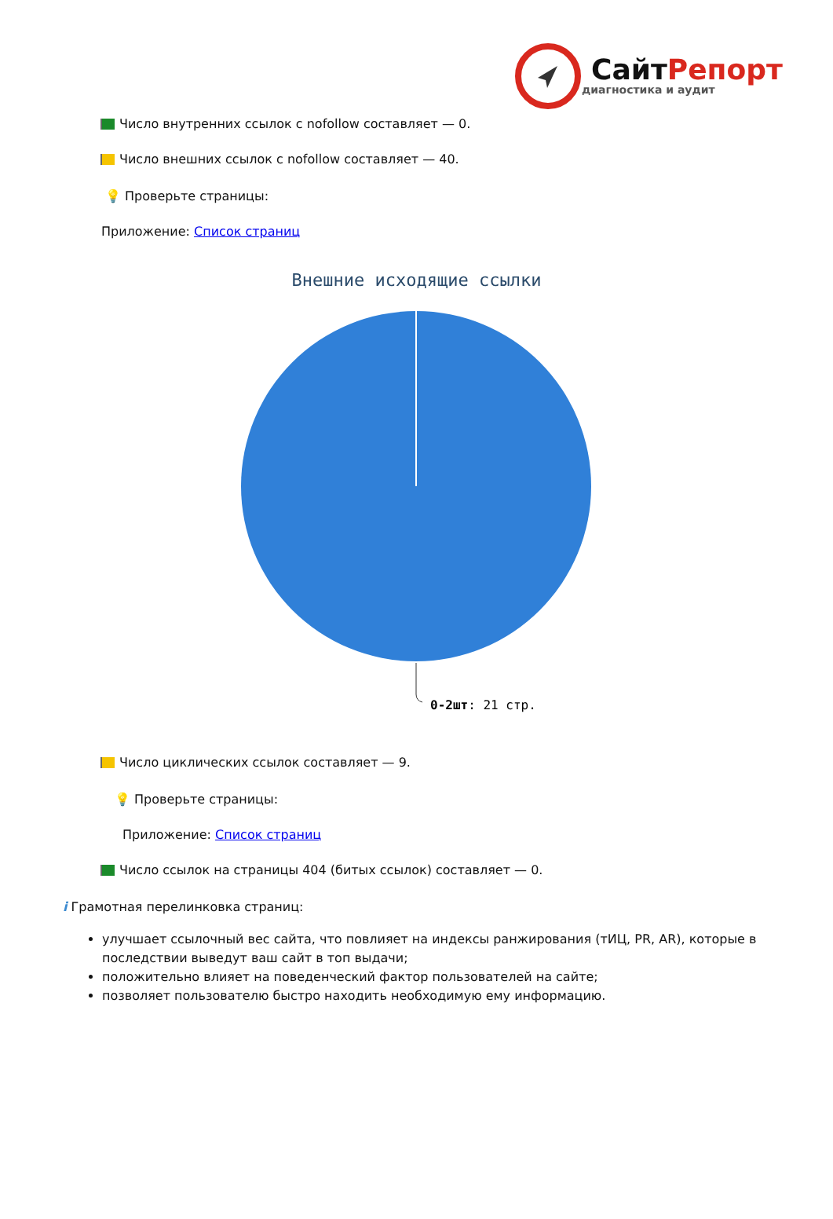СайтРепорт
диагностика и аудит
Число внутренних ссылок с nofollow составляет — 0.
Число внешних ссылок с nofollow составляет — 40.
💡 Проверьте страницы:
Приложение: Список страниц
Внешние исходящие ссылки
0-2шт: 21 стр.
Число циклических ссылок составляет — 9.
💡 Проверьте страницы:
Приложение: Список страниц
Число ссылок на страницы 404 (битых ссылок) составляет — 0.
i Грамотная перелинковка страниц:
улучшает ссылочный вес сайта, что повлияет на индексы ранжирования (тИЦ, PR, AR), которые в последствии выведут ваш сайт в топ выдачи;
положительно влияет на поведенческий фактор пользователей на сайте;
позволяет пользователю быстро находить необходимую ему информацию.